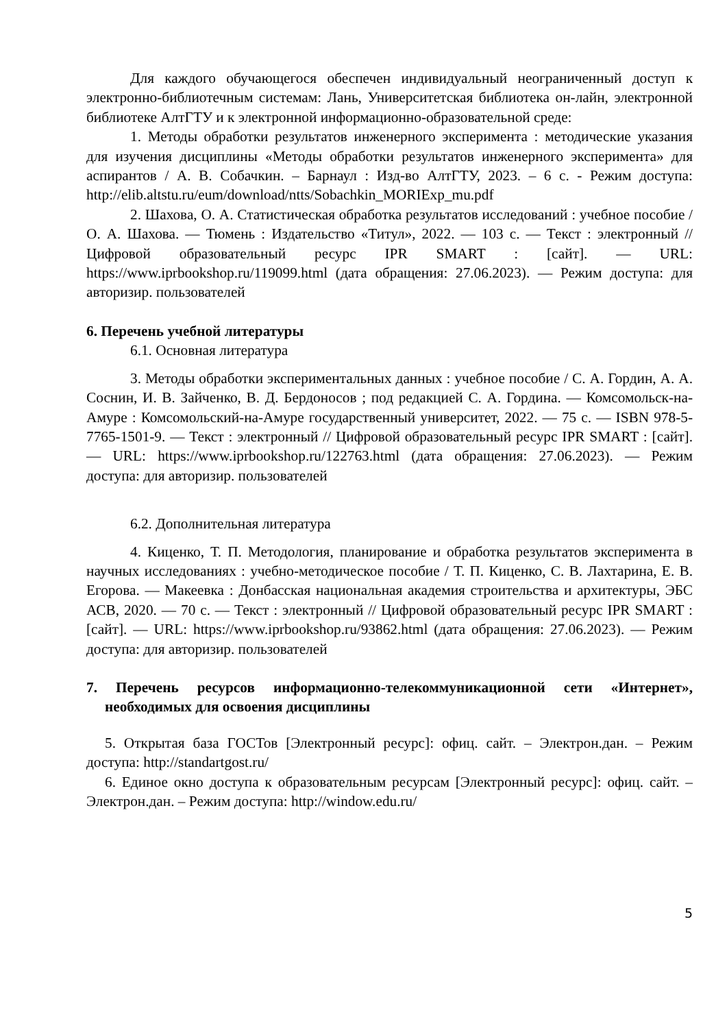Для каждого обучающегося обеспечен индивидуальный неограниченный доступ к электронно-библиотечным системам: Лань, Университетская библиотека он-лайн, электронной библиотеке АлтГТУ и к электронной информационно-образовательной среде:
1. Методы обработки результатов инженерного эксперимента : методические указания для изучения дисциплины «Методы обработки результатов инженерного эксперимента» для аспирантов / А. В. Собачкин. – Барнаул : Изд-во АлтГТУ, 2023. – 6 с. - Режим доступа: http://elib.altstu.ru/eum/download/ntts/Sobachkin_MORIExp_mu.pdf
2. Шахова, О. А. Статистическая обработка результатов исследований : учебное пособие / О. А. Шахова. — Тюмень : Издательство «Титул», 2022. — 103 с. — Текст : электронный // Цифровой образовательный ресурс IPR SMART : [сайт]. — URL: https://www.iprbookshop.ru/119099.html (дата обращения: 27.06.2023). — Режим доступа: для авторизир. пользователей
6. Перечень учебной литературы
6.1. Основная литература
3. Методы обработки экспериментальных данных : учебное пособие / С. А. Гордин, А. А. Соснин, И. В. Зайченко, В. Д. Бердоносов ; под редакцией С. А. Гордина. — Комсомольск-на-Амуре : Комсомольский-на-Амуре государственный университет, 2022. — 75 с. — ISBN 978-5-7765-1501-9. — Текст : электронный // Цифровой образовательный ресурс IPR SMART : [сайт]. — URL: https://www.iprbookshop.ru/122763.html (дата обращения: 27.06.2023). — Режим доступа: для авторизир. пользователей
6.2. Дополнительная литература
4. Киценко, Т. П. Методология, планирование и обработка результатов эксперимента в научных исследованиях : учебно-методическое пособие / Т. П. Киценко, С. В. Лахтарина, Е. В. Егорова. — Макеевка : Донбасская национальная академия строительства и архитектуры, ЭБС АСВ, 2020. — 70 с. — Текст : электронный // Цифровой образовательный ресурс IPR SMART : [сайт]. — URL: https://www.iprbookshop.ru/93862.html (дата обращения: 27.06.2023). — Режим доступа: для авторизир. пользователей
7. Перечень ресурсов информационно-телекоммуникационной сети «Интернет», необходимых для освоения дисциплины
5. Открытая база ГОСТов [Электронный ресурс]: офиц. сайт. – Электрон.дан. – Режим доступа: http://standartgost.ru/
6. Единое окно доступа к образовательным ресурсам [Электронный ресурс]: офиц. сайт. – Электрон.дан. – Режим доступа: http://window.edu.ru/
5